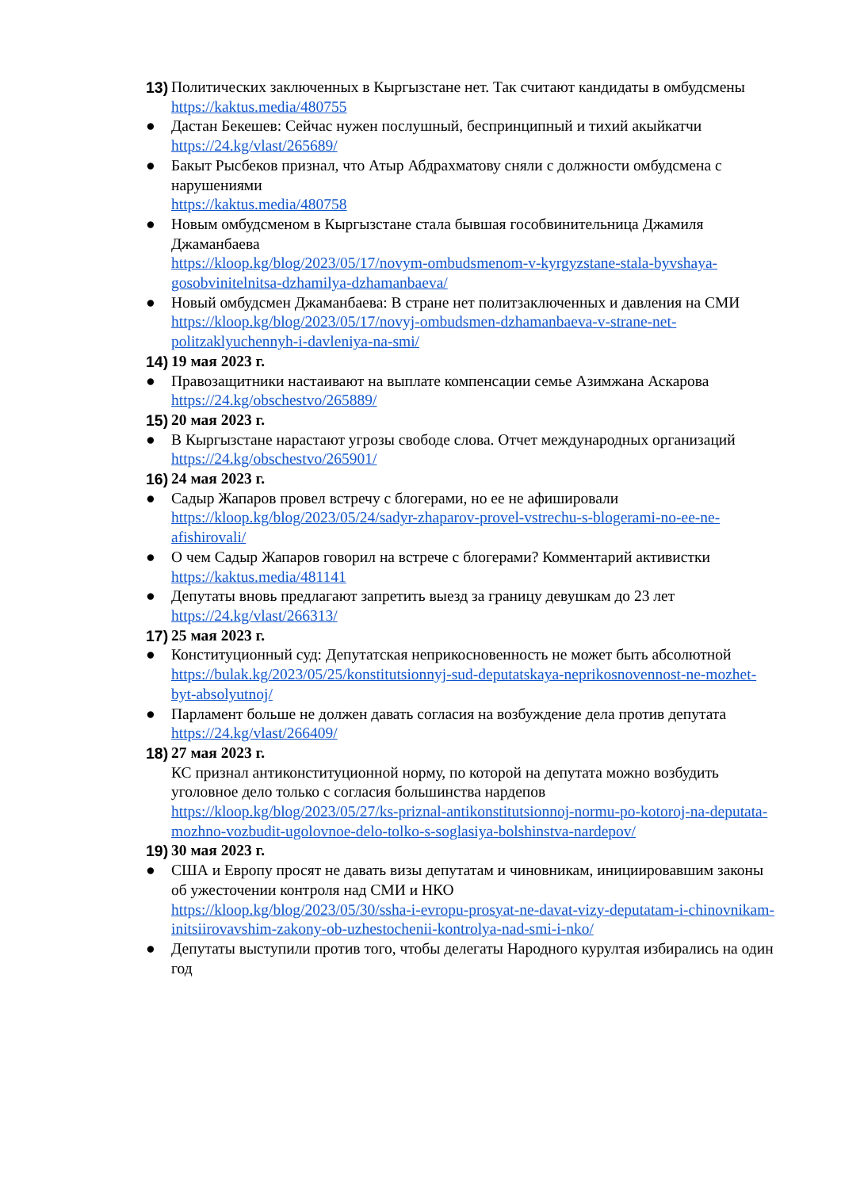13)
Политических заключенных в Кыргызстане нет. Так считают кандидаты в омбудсмены
https://kaktus.media/480755
● Дастан Бекешев: Сейчас нужен послушный, беспринципный и тихий акыйкатчи
https://24.kg/vlast/265689/
● Бакыт Рысбеков признал, что Атыр Абдрахматову сняли с должности омбудсмена с нарушениями
https://kaktus.media/480758
● Новым омбудсменом в Кыргызстане стала бывшая гособвинительница Джамиля Джаманбаева
https://kloop.kg/blog/2023/05/17/novym-ombudsmenom-v-kyrgyzstane-stala-byvshaya-gosobvinitelnitsa-dzhamilya-dzhamanbaeva/
● Новый омбудсмен Джаманбаева: В стране нет политзаключенных и давления на СМИ
https://kloop.kg/blog/2023/05/17/novyj-ombudsmen-dzhamanbaeva-v-strane-net-politzaklyuchennyh-i-davleniya-na-smi/
14)
19 мая 2023 г.
● Правозащитники настаивают на выплате компенсации семье Азимжана Аскарова
https://24.kg/obschestvo/265889/
15)
20 мая 2023 г.
● В Кыргызстане нарастают угрозы свободе слова. Отчет международных организаций
https://24.kg/obschestvo/265901/
16)
24 мая 2023 г.
● Садыр Жапаров провел встречу с блогерами, но ее не афишировали
https://kloop.kg/blog/2023/05/24/sadyr-zhaparov-provel-vstrechu-s-blogerami-no-ee-ne-afishirovali/
● О чем Садыр Жапаров говорил на встрече с блогерами? Комментарий активистки
https://kaktus.media/481141
● Депутаты вновь предлагают запретить выезд за границу девушкам до 23 лет
https://24.kg/vlast/266313/
17)
25 мая 2023 г.
● Конституционный суд: Депутатская неприкосновенность не может быть абсолютной
https://bulak.kg/2023/05/25/konstitutsionnyj-sud-deputatskaya-neprikosnovennost-ne-mozhet-byt-absolyutnoj/
● Парламент больше не должен давать согласия на возбуждение дела против депутата
https://24.kg/vlast/266409/
18)
27 мая 2023 г.
КС признал антиконституционной норму, по которой на депутата можно возбудить уголовное дело только с согласия большинства нардепов
https://kloop.kg/blog/2023/05/27/ks-priznal-antikonstitutsionnoj-normu-po-kotoroj-na-deputata-mozhno-vozbudit-ugolovnoe-delo-tolko-s-soglasiya-bolshinstva-nardepov/
19)
30 мая 2023 г.
● США и Европу просят не давать визы депутатам и чиновникам, инициировавшим законы об ужесточении контроля над СМИ и НКО
https://kloop.kg/blog/2023/05/30/ssha-i-evropu-prosyat-ne-davat-vizy-deputatam-i-chinovnikam-initsiirovavshim-zakony-ob-uzhestochenii-kontrolya-nad-smi-i-nko/
● Депутаты выступили против того, чтобы делегаты Народного курултая избирались на один год